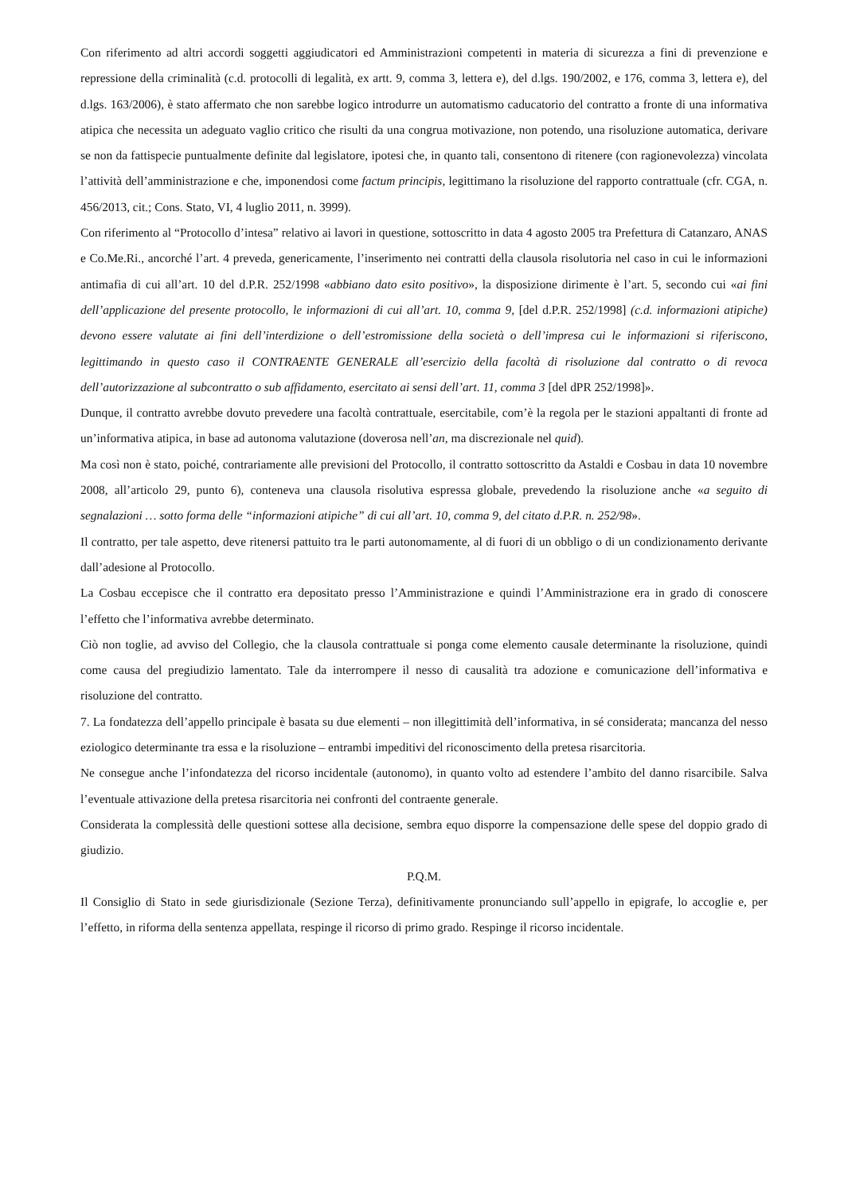Con riferimento ad altri accordi soggetti aggiudicatori ed Amministrazioni competenti in materia di sicurezza a fini di prevenzione e repressione della criminalità (c.d. protocolli di legalità, ex artt. 9, comma 3, lettera e), del d.lgs. 190/2002, e 176, comma 3, lettera e), del d.lgs. 163/2006), è stato affermato che non sarebbe logico introdurre un automatismo caducatorio del contratto a fronte di una informativa atipica che necessita un adeguato vaglio critico che risulti da una congrua motivazione, non potendo, una risoluzione automatica, derivare se non da fattispecie puntualmente definite dal legislatore, ipotesi che, in quanto tali, consentono di ritenere (con ragionevolezza) vincolata l’attività dell’amministrazione e che, imponendosi come factum principis, legittimano la risoluzione del rapporto contrattuale (cfr. CGA, n. 456/2013, cit.; Cons. Stato, VI, 4 luglio 2011, n. 3999).
Con riferimento al “Protocollo d’intesa” relativo ai lavori in questione, sottoscritto in data 4 agosto 2005 tra Prefettura di Catanzaro, ANAS e Co.Me.Ri., ancorché l’art. 4 preveda, genericamente, l’inserimento nei contratti della clausola risolutoria nel caso in cui le informazioni antimafia di cui all’art. 10 del d.P.R. 252/1998 «abbiano dato esito positivo», la disposizione dirimente è l’art. 5, secondo cui «ai fini dell’applicazione del presente protocollo, le informazioni di cui all’art. 10, comma 9, [del d.P.R. 252/1998] (c.d. informazioni atipiche) devono essere valutate ai fini dell’interdizione o dell’estromissione della società o dell’impresa cui le informazioni si riferiscono, legittimando in questo caso il CONTRAENTE GENERALE all’esercizio della facoltà di risoluzione dal contratto o di revoca dell’autorizzazione al subcontratto o sub affidamento, esercitato ai sensi dell’art. 11, comma 3 [del dPR 252/1998]».
Dunque, il contratto avrebbe dovuto prevedere una facoltà contrattuale, esercitabile, com’è la regola per le stazioni appaltanti di fronte ad un’informativa atipica, in base ad autonoma valutazione (doverosa nell’an, ma discrezionale nel quid).
Ma così non è stato, poiché, contrariamente alle previsioni del Protocollo, il contratto sottoscritto da Astaldi e Cosbau in data 10 novembre 2008, all’articolo 29, punto 6), conteneva una clausola risolutiva espressa globale, prevedendo la risoluzione anche «a seguito di segnalazioni … sotto forma delle “informazioni atipiche” di cui all’art. 10, comma 9, del citato d.P.R. n. 252/98».
Il contratto, per tale aspetto, deve ritenersi pattuito tra le parti autonomamente, al di fuori di un obbligo o di un condizionamento derivante dall’adesione al Protocollo.
La Cosbau eccepisce che il contratto era depositato presso l’Amministrazione e quindi l’Amministrazione era in grado di conoscere l’effetto che l’informativa avrebbe determinato.
Ciò non toglie, ad avviso del Collegio, che la clausola contrattuale si ponga come elemento causale determinante la risoluzione, quindi come causa del pregiudizio lamentato. Tale da interrompere il nesso di causalità tra adozione e comunicazione dell’informativa e risoluzione del contratto.
7. La fondatezza dell’appello principale è basata su due elementi – non illegittimità dell’informativa, in sé considerata; mancanza del nesso eziologico determinante tra essa e la risoluzione – entrambi impeditivi del riconoscimento della pretesa risarcitoria.
Ne consegue anche l’infondatezza del ricorso incidentale (autonomo), in quanto volto ad estendere l’ambito del danno risarcibile. Salva l’eventuale attivazione della pretesa risarcitoria nei confronti del contraente generale.
Considerata la complessità delle questioni sottese alla decisione, sembra equo disporre la compensazione delle spese del doppio grado di giudizio.
P.Q.M.
Il Consiglio di Stato in sede giurisdizionale (Sezione Terza), definitivamente pronunciando sull’appello in epigrafe, lo accoglie e, per l’effetto, in riforma della sentenza appellata, respinge il ricorso di primo grado. Respinge il ricorso incidentale.